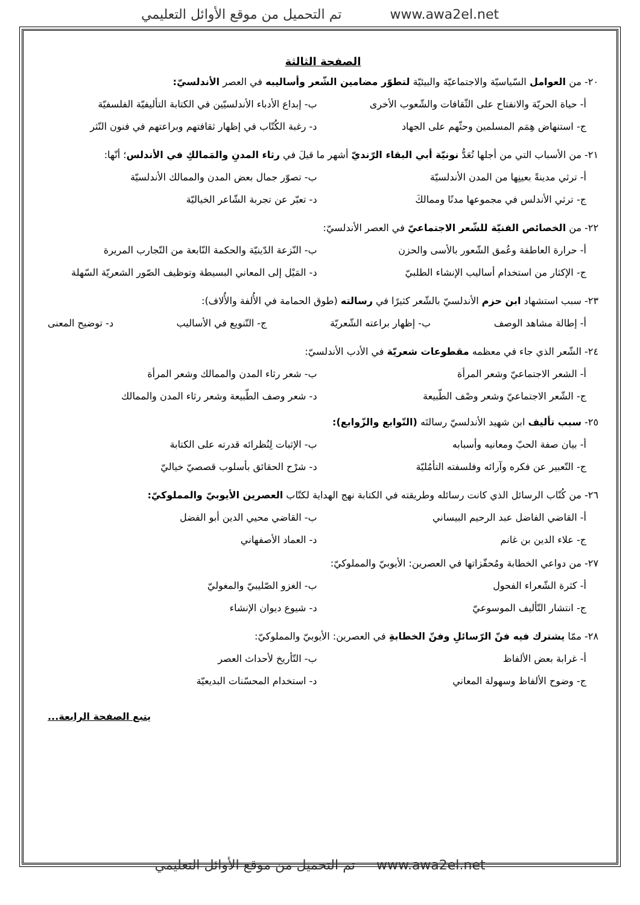تم التحميل من موقع الأوائل التعليمي www.awa2el.net
الصفحة الثالثة
٢٠- من العوامل السّياسيّة والاجتماعيّة والبيئيّة لتطوّر مضامين الشّعر وأساليبه في العصر الأندلسيّ:
أ- حياة الحريّة والانفتاح على الثّقافات والشّعوب الأخرى
ب- إبداع الأدباء الأندلسيّين في الكتابة التأليفيّة الفلسفيّة
ج- استنهاض هِمَم المسلمين وحثّهم على الجهاد
د- رغبة الكُتّاب في إظهار ثقافتهم وبراعتهم في فنون النّثر
٢١- من الأسباب التي من أجلها تُعَدُّ نونيّة أبي البقاء الرّنديّ أشهر ما قيلَ في رثاء المدنِ والمَمالكِ في الأندلس؛ أنّها:
أ- ترثي مدينةً بعينِها من المدن الأندلسيّة
ب- تصوّر جمال بعض المدن والممالك الأندلسيّة
ج- ترثي الأندلس في مجموعها مدنًا وممالكَ
د- تعبّر عن تجربة الشّاعر الخياليّة
٢٢- من الخصائص الفنيّة للشّعر الاجتماعيّ في العصر الأندلسيّ:
أ- حرارة العاطفة وعُمق الشّعور بالأسى والحزن
ب- النّزعة الدّينيّة والحكمة النّابعة من التّجارب المريرة
ج- الإكثار من استخدام أساليب الإنشاء الطلبيّ
د- المَيْل إلى المعاني البسيطة وتوظيف الصّور الشعريّة السّهلة
٢٣- سبب استشهاد ابن حزم الأندلسيّ بالشّعر كثيرًا في رسالته (طوق الحمامة في الأُلفة والأُلاف):
أ- إطالة مشاهد الوصف ب- إظهار براعته الشّعريّة ج- التّنويع في الأساليب د- توضيح المعنى
٢٤- الشّعر الذي جاء في معظمه مقطوعات شعريّة في الأدب الأندلسيّ:
أ- الشعر الاجتماعيّ وشعر المرأة
ب- شعر رثاء المدن والممالك وشعر المرأة
ج- الشّعر الاجتماعيّ وشعر وصْف الطّبيعة
د- شعر وصف الطّبيعة وشعر رثاء المدن والممالك
٢٥- سبب تأليف ابن شهيد الأندلسيّ رسالتَه (التّوابع والزّوابع):
أ- بيان صفة الحبّ ومعانيه وأسبابه
ب- الإثبات لِنُظرائه قدرته على الكتابة
ج- التّعبير عن فكره وآرائه وفلسفته التأمُليّة
د- شرْح الحقائق بأسلوب قصصيّ خياليّ
٢٦- من كُتّاب الرسائل الذي كانت رسائله وطريقته في الكتابة نهج الهداية لكتّاب العصرين الأيوبيّ والمملوكيّ:
أ- القاضي الفاضل عبد الرحيم البيساني
ب- القاضي محيي الدين أبو الفضل
ج- علاء الدين بن غانم د- العماد الأصفهاني
٢٧- من دواعي الخطابة ومُحفّزاتها في العصرين: الأيوبيّ والمملوكيّ:
أ- كثرة الشّعراء الفحول ب- الغزو الصّليبيّ والمغوليّ
ج- انتشار التّأليف الموسوعيّ د- شيوع ديوان الإنشاء
٢٨- ممّا يشترك فيه فنّ الرّسائلِ وفنّ الخطابةِ في العصرين: الأيوبيّ والمملوكيّ:
أ- غرابة بعض الألفاظ ب- التّأريخ لأحداث العصر
ج- وضوح الألفاظ وسهولة المعاني د- استخدام المحسّنات البديعيّة
يتبع الصفحة الرابعة...
تم التحميل من موقع الأوائل التعليمي www.awa2el.net